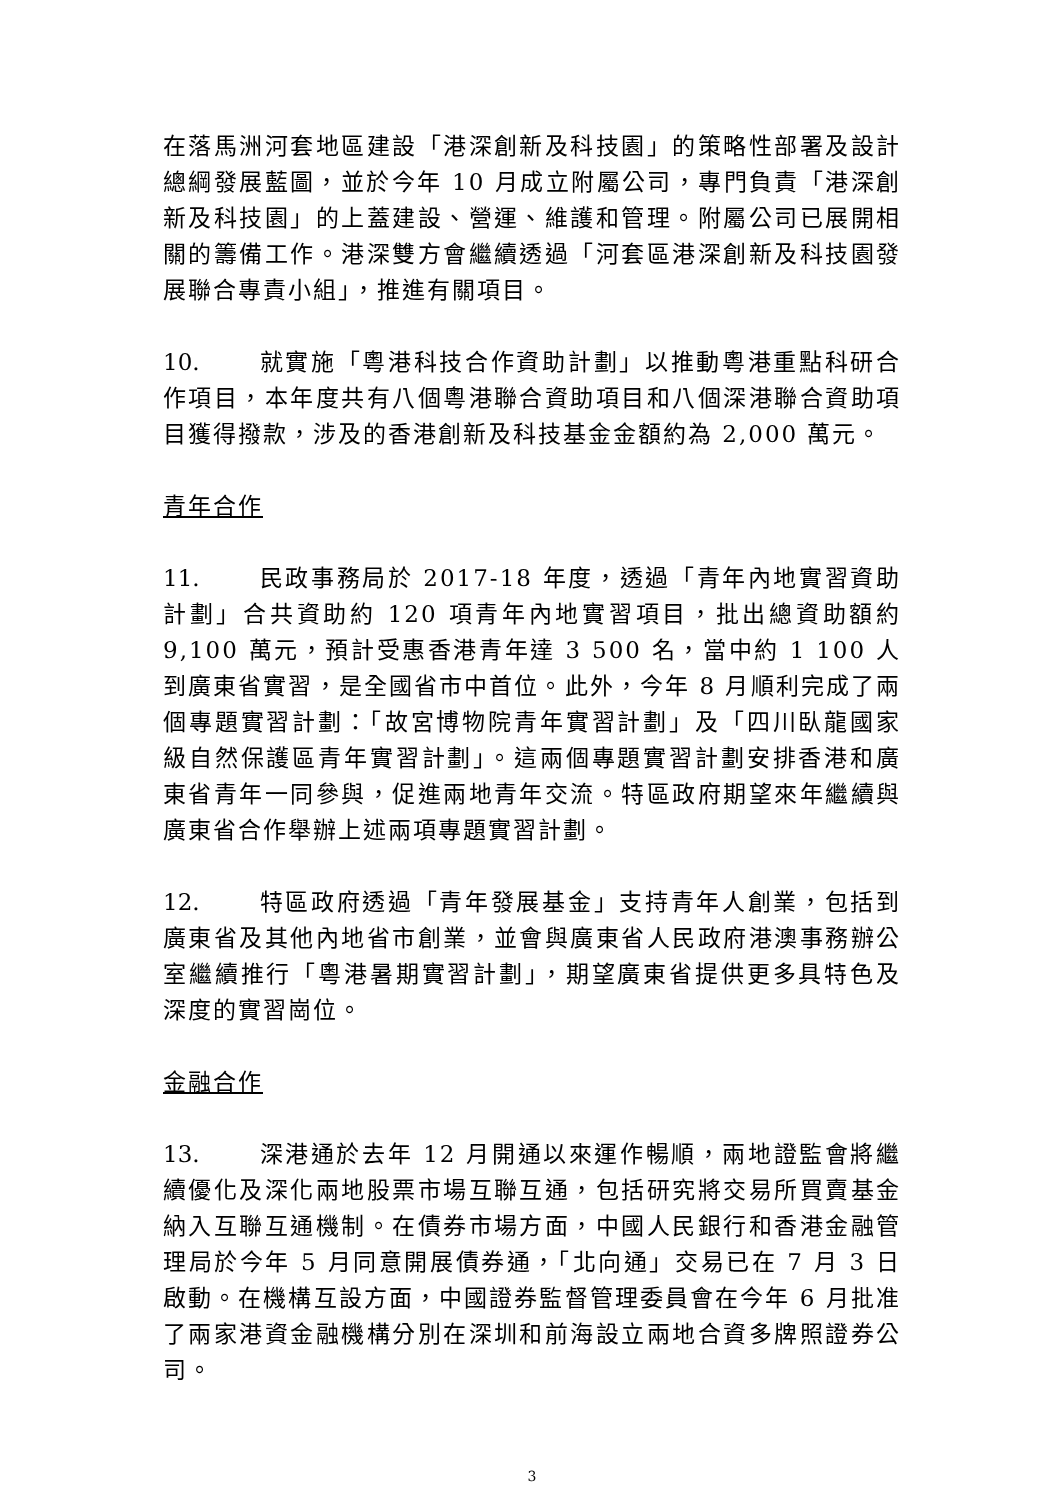在落馬洲河套地區建設「港深創新及科技園」的策略性部署及設計總綱發展藍圖，並於今年 10 月成立附屬公司，專門負責「港深創新及科技園」的上蓋建設、營運、維護和管理。附屬公司已展開相關的籌備工作。港深雙方會繼續透過「河套區港深創新及科技園發展聯合專責小組」，推進有關項目。
10. 就實施「粵港科技合作資助計劃」以推動粵港重點科研合作項目，本年度共有八個粵港聯合資助項目和八個深港聯合資助項目獲得撥款，涉及的香港創新及科技基金金額約為 2,000 萬元。
青年合作
11. 民政事務局於 2017-18 年度，透過「青年內地實習資助計劃」合共資助約 120 項青年內地實習項目，批出總資助額約 9,100 萬元，預計受惠香港青年達 3 500 名，當中約 1 100 人到廣東省實習，是全國省市中首位。此外，今年 8 月順利完成了兩個專題實習計劃：「故宮博物院青年實習計劃」及「四川臥龍國家級自然保護區青年實習計劃」。這兩個專題實習計劃安排香港和廣東省青年一同參與，促進兩地青年交流。特區政府期望來年繼續與廣東省合作舉辦上述兩項專題實習計劃。
12. 特區政府透過「青年發展基金」支持青年人創業，包括到廣東省及其他內地省市創業，並會與廣東省人民政府港澳事務辦公室繼續推行「粵港暑期實習計劃」，期望廣東省提供更多具特色及深度的實習崗位。
金融合作
13. 深港通於去年 12 月開通以來運作暢順，兩地證監會將繼續優化及深化兩地股票市場互聯互通，包括研究將交易所買賣基金納入互聯互通機制。在債券市場方面，中國人民銀行和香港金融管理局於今年 5 月同意開展債券通，「北向通」交易已在 7 月 3 日啟動。在機構互設方面，中國證券監督管理委員會在今年 6 月批准了兩家港資金融機構分別在深圳和前海設立兩地合資多牌照證券公司。
3